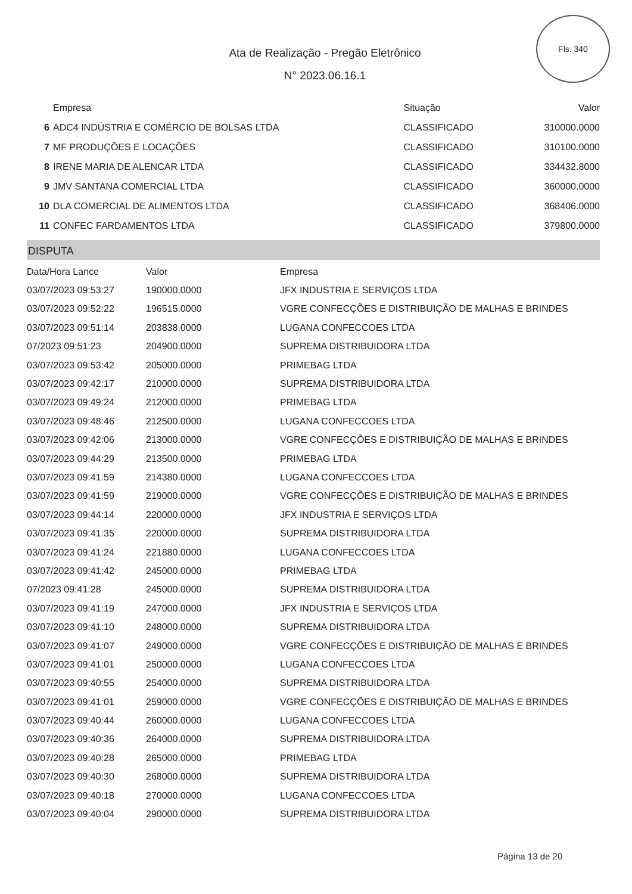Fls. 340
Ata de Realização - Pregão Eletrônico
N° 2023.06.16.1
| | Empresa | Situação | Valor |
| --- | --- | --- | --- |
| 6 | ADC4 INDÚSTRIA E COMÉRCIO DE BOLSAS LTDA | CLASSIFICADO | 310000.0000 |
| 7 | MF PRODUÇÕES E LOCAÇÕES | CLASSIFICADO | 310100.0000 |
| 8 | IRENE MARIA DE ALENCAR LTDA | CLASSIFICADO | 334432.8000 |
| 9 | JMV SANTANA COMERCIAL LTDA | CLASSIFICADO | 360000.0000 |
| 10 | DLA COMERCIAL DE ALIMENTOS LTDA | CLASSIFICADO | 368406.0000 |
| 11 | CONFEC FARDAMENTOS LTDA | CLASSIFICADO | 379800.0000 |
DISPUTA
| Data/Hora Lance | Valor | Empresa |
| --- | --- | --- |
| 03/07/2023 09:53:27 | 190000.0000 | JFX INDUSTRIA E SERVIÇOS LTDA |
| 03/07/2023 09:52:22 | 196515.0000 | VGRE CONFECÇÕES E DISTRIBUIÇÃO DE MALHAS E BRINDES |
| 03/07/2023 09:51:14 | 203838.0000 | LUGANA CONFECCOES LTDA |
| 07/2023 09:51:23 | 204900.0000 | SUPREMA DISTRIBUIDORA LTDA |
| 03/07/2023 09:53:42 | 205000.0000 | PRIMEBAG LTDA |
| 03/07/2023 09:42:17 | 210000.0000 | SUPREMA DISTRIBUIDORA LTDA |
| 03/07/2023 09:49:24 | 212000.0000 | PRIMEBAG LTDA |
| 03/07/2023 09:48:46 | 212500.0000 | LUGANA CONFECCOES LTDA |
| 03/07/2023 09:42:06 | 213000.0000 | VGRE CONFECÇÕES E DISTRIBUIÇÃO DE MALHAS E BRINDES |
| 03/07/2023 09:44:29 | 213500.0000 | PRIMEBAG LTDA |
| 03/07/2023 09:41:59 | 214380.0000 | LUGANA CONFECCOES LTDA |
| 03/07/2023 09:41:59 | 219000.0000 | VGRE CONFECÇÕES E DISTRIBUIÇÃO DE MALHAS E BRINDES |
| 03/07/2023 09:44:14 | 220000.0000 | JFX INDUSTRIA E SERVIÇOS LTDA |
| 03/07/2023 09:41:35 | 220000.0000 | SUPREMA DISTRIBUIDORA LTDA |
| 03/07/2023 09:41:24 | 221880.0000 | LUGANA CONFECCOES LTDA |
| 03/07/2023 09:41:42 | 245000.0000 | PRIMEBAG LTDA |
| 07/2023 09:41:28 | 245000.0000 | SUPREMA DISTRIBUIDORA LTDA |
| 03/07/2023 09:41:19 | 247000.0000 | JFX INDUSTRIA E SERVIÇOS LTDA |
| 03/07/2023 09:41:10 | 248000.0000 | SUPREMA DISTRIBUIDORA LTDA |
| 03/07/2023 09:41:07 | 249000.0000 | VGRE CONFECÇÕES E DISTRIBUIÇÃO DE MALHAS E BRINDES |
| 03/07/2023 09:41:01 | 250000.0000 | LUGANA CONFECCOES LTDA |
| 03/07/2023 09:40:55 | 254000.0000 | SUPREMA DISTRIBUIDORA LTDA |
| 03/07/2023 09:41:01 | 259000.0000 | VGRE CONFECÇÕES E DISTRIBUIÇÃO DE MALHAS E BRINDES |
| 03/07/2023 09:40:44 | 260000.0000 | LUGANA CONFECCOES LTDA |
| 03/07/2023 09:40:36 | 264000.0000 | SUPREMA DISTRIBUIDORA LTDA |
| 03/07/2023 09:40:28 | 265000.0000 | PRIMEBAG LTDA |
| 03/07/2023 09:40:30 | 268000.0000 | SUPREMA DISTRIBUIDORA LTDA |
| 03/07/2023 09:40:18 | 270000.0000 | LUGANA CONFECCOES LTDA |
| 03/07/2023 09:40:04 | 290000.0000 | SUPREMA DISTRIBUIDORA LTDA |
Página 13 de 20